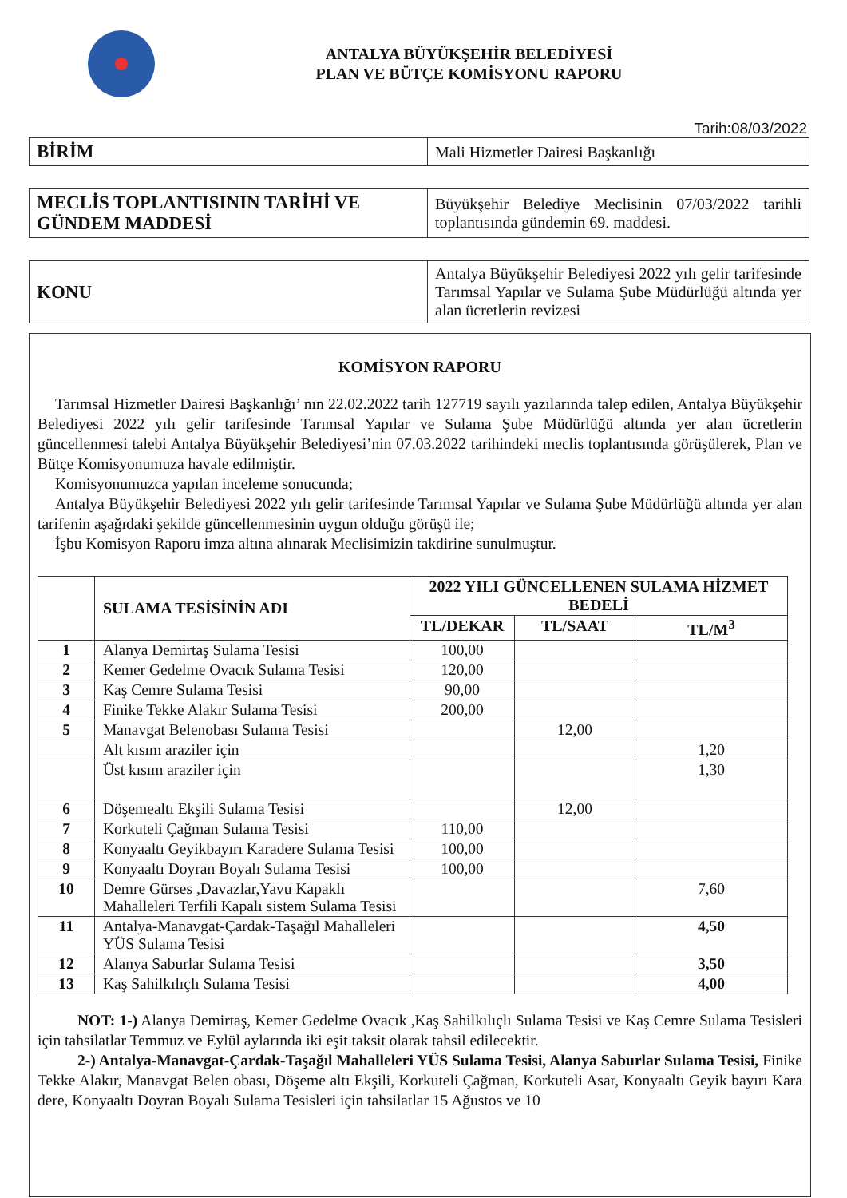ANTALYA BÜYÜKŞEHİR BELEDİYESİ
PLAN VE BÜTÇE KOMİSYONU RAPORU
Tarih:08/03/2022
| BİRİM | Mali Hizmetler Dairesi Başkanlığı |
| MECLİS TOPLANTISININ TARİHİ VE GÜNDEM MADDESİ | Büyükşehir Belediye Meclisinin 07/03/2022 tarihli toplantısında gündemin 69. maddesi. |
| KONU | Antalya Büyükşehir Belediyesi 2022 yılı gelir tarifesinde Tarımsal Yapılar ve Sulama Şube Müdürlüğü altında yer alan ücretlerin revizesi |
KOMİSYON RAPORU
Tarımsal Hizmetler Dairesi Başkanlığı’ nın 22.02.2022 tarih 127719 sayılı yazılarında talep edilen, Antalya Büyükşehir Belediyesi 2022 yılı gelir tarifesinde Tarımsal Yapılar ve Sulama Şube Müdürlüğü altında yer alan ücretlerin güncellenmesi talebi Antalya Büyükşehir Belediyesi’nin 07.03.2022 tarihindeki meclis toplantısında görüşülerek, Plan ve Bütçe Komisyonumuza havale edilmiştir.
Komisyonumuzca yapılan inceleme sonucunda;
Antalya Büyükşehir Belediyesi 2022 yılı gelir tarifesinde Tarımsal Yapılar ve Sulama Şube Müdürlüğü altında yer alan tarifenin aşağıdaki şekilde güncellenmesinin uygun olduğu görüşü ile;
İşbu Komisyon Raporu imza altına alınarak Meclisimizin takdirine sunulmuştur.
| | SULAMA TESİSİNİN ADI | 2022 YILI GÜNCELLENEN SULAMA HİZMET BEDELİ | | |
| --- | --- | --- | --- | --- |
| | | TL/DEKAR | TL/SAAT | TL/M<sup>3</sup> |
| 1 | Alanya Demirtaş Sulama Tesisi | 100,00 | | |
| 2 | Kemer Gedelme Ovacık Sulama Tesisi | 120,00 | | |
| 3 | Kaş Cemre Sulama Tesisi | 90,00 | | |
| 4 | Finike Tekke Alakır Sulama Tesisi | 200,00 | | |
| 5 | Manavgat Belenobası Sulama Tesisi | | 12,00 | |
| | Alt kısım araziler için | | | 1,20 |
| | Üst kısım araziler için | | | 1,30 |
| 6 | Döşemealtı Ekşili Sulama Tesisi | | 12,00 | |
| 7 | Korkuteli Çağman Sulama Tesisi | 110,00 | | |
| 8 | Konyaaltı Geyikbayırı Karadere Sulama Tesisi | 100,00 | | |
| 9 | Konyaaltı Doyran Boyalı Sulama Tesisi | 100,00 | | |
| 10 | Demre Gürses ,Davazlar,Yavu Kapaklı Mahalleleri Terfili Kapalı sistem Sulama Tesisi | | | 7,60 |
| 11 | Antalya-Manavgat-Çardak-Taşağıl Mahalleleri YÜS Sulama Tesisi | | | 4,50 |
| 12 | Alanya Saburlar Sulama Tesisi | | | 3,50 |
| 13 | Kaş Sahilkılıçlı Sulama Tesisi | | | 4,00 |
NOT: 1-) Alanya Demirtaş, Kemer Gedelme Ovacık ,Kaş Sahilkılıçlı Sulama Tesisi ve Kaş Cemre Sulama Tesisleri için tahsilatlar Temmuz ve Eylül aylarında iki eşit taksit olarak tahsil edilecektir.
2-) Antalya-Manavgat-Çardak-Taşağıl Mahalleleri YÜS Sulama Tesisi, Alanya Saburlar Sulama Tesisi, Finike Tekke Alakır, Manavgat Belen obası, Döşeme altı Ekşili, Korkuteli Çağman, Korkuteli Asar, Konyaaltı Geyik bayırı Kara dere, Konyaaltı Doyran Boyalı Sulama Tesisleri için tahsilatlar 15 Ağustos ve 10